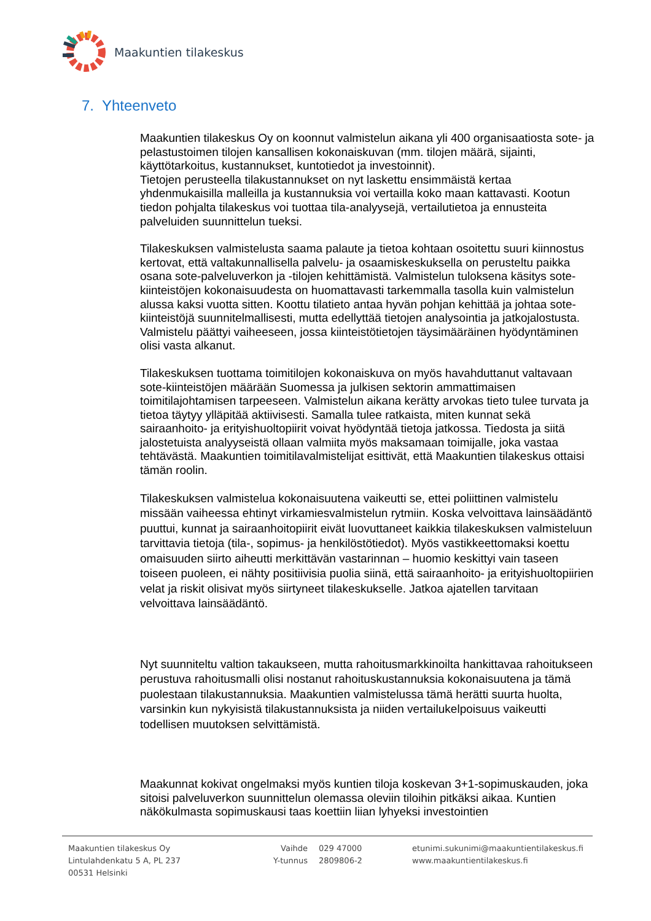Maakuntien tilakeskus
7. Yhteenveto
Maakuntien tilakeskus Oy on koonnut valmistelun aikana yli 400 organisaatiosta sote- ja pelastustoimen tilojen kansallisen kokonaiskuvan (mm. tilojen määrä, sijainti, käyttötarkoitus, kustannukset, kuntotiedot ja investoinnit).
Tietojen perusteella tilakustannukset on nyt laskettu ensimmäistä kertaa yhdenmukaisilla malleilla ja kustannuksia voi vertailla koko maan kattavasti. Kootun tiedon pohjalta tilakeskus voi tuottaa tila-analyysejä, vertailutietoa ja ennusteita palveluiden suunnittelun tueksi.
Tilakeskuksen valmistelusta saama palaute ja tietoa kohtaan osoitettu suuri kiinnostus kertovat, että valtakunnallisella palvelu- ja osaamiskeskuksella on perusteltu paikka osana sote-palveluverkon ja -tilojen kehittämistä. Valmistelun tuloksena käsitys sote-kiinteistöjen kokonaisuudesta on huomattavasti tarkemmalla tasolla kuin valmistelun alussa kaksi vuotta sitten. Koottu tilatieto antaa hyvän pohjan kehittää ja johtaa sote-kiinteistöjä suunnitelmallisesti, mutta edellyttää tietojen analysointia ja jatkojalostusta. Valmistelu päättyi vaiheeseen, jossa kiinteistötietojen täysimääräinen hyödyntäminen olisi vasta alkanut.
Tilakeskuksen tuottama toimitilojen kokonaiskuva on myös havahduttanut valtavaan sote-kiinteistöjen määrään Suomessa ja julkisen sektorin ammattimaisen toimitilajohtamisen tarpeeseen. Valmistelun aikana kerätty arvokas tieto tulee turvata ja tietoa täytyy ylläpitää aktiivisesti. Samalla tulee ratkaista, miten kunnat sekä sairaanhoito- ja erityishuoltopiirit voivat hyödyntää tietoja jatkossa. Tiedosta ja siitä jalostetuista analyyseistä ollaan valmiita myös maksamaan toimijalle, joka vastaa tehtävästä. Maakuntien toimitilavalmistelijat esittivät, että Maakuntien tilakeskus ottaisi tämän roolin.
Tilakeskuksen valmistelua kokonaisuutena vaikeutti se, ettei poliittinen valmistelu missään vaiheessa ehtinyt virkamiesvalmistelun rytmiin. Koska velvoittava lainsäädäntö puuttui, kunnat ja sairaanhoitopiirit eivät luovuttaneet kaikkia tilakeskuksen valmisteluun tarvittavia tietoja (tila-, sopimus- ja henkilöstötiedot). Myös vastikkeettomaksi koettu omaisuuden siirto aiheutti merkittävän vastarinnan – huomio keskittyi vain taseen toiseen puoleen, ei nähty positiivisia puolia siinä, että sairaanhoito- ja erityishuoltopiirien velat ja riskit olisivat myös siirtyneet tilakeskukselle. Jatkoa ajatellen tarvitaan velvoittava lainsäädäntö.
Nyt suunniteltu valtion takaukseen, mutta rahoitusmarkkinoilta hankittavaa rahoitukseen perustuva rahoitusmalli olisi nostanut rahoituskustannuksia kokonaisuutena ja tämä puolestaan tilakustannuksia. Maakuntien valmistelussa tämä herätti suurta huolta, varsinkin kun nykyisistä tilakustannuksista ja niiden vertailukelpoisuus vaikeutti todellisen muutoksen selvittämistä.
Maakunnat kokivat ongelmaksi myös kuntien tiloja koskevan 3+1-sopimuskauden, joka sitoisi palveluverkon suunnittelun olemassa oleviin tiloihin pitkäksi aikaa. Kuntien näkökulmasta sopimuskausi taas koettiin liian lyhyeksi investointien
Maakuntien tilakeskus Oy
Lintulahdenkatu 5 A, PL 237
00531 Helsinki
Vaihde 029 47000
Y-tunnus 2809806-2
etunimi.sukunimi@maakuntientilakeskus.fi
www.maakuntientilakeskus.fi